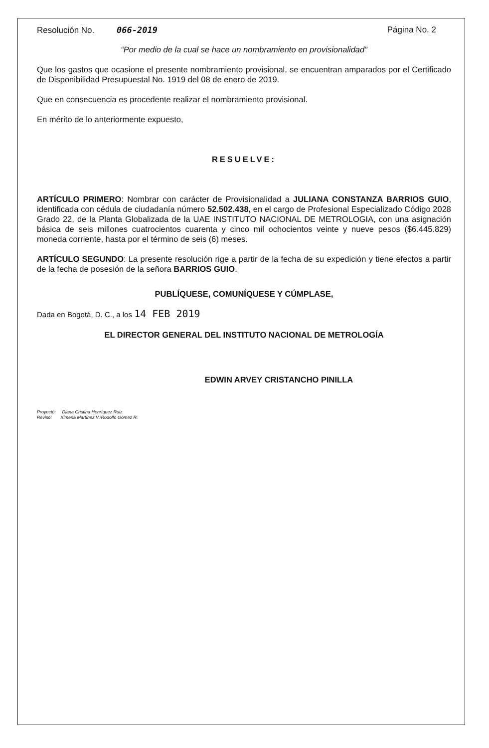Resolución No. 066-2019 Página No. 2
“Por medio de la cual se hace un nombramiento en provisionalidad”
Que los gastos que ocasione el presente nombramiento provisional, se encuentran amparados por el Certificado de Disponibilidad Presupuestal No. 1919 del 08 de enero de 2019.
Que en consecuencia es procedente realizar el nombramiento provisional.
En mérito de lo anteriormente expuesto,
RESUELVE:
ARTÍCULO PRIMERO: Nombrar con carácter de Provisionalidad a JULIANA CONSTANZA BARRIOS GUIO, identificada con cédula de ciudadanía número 52.502.438, en el cargo de Profesional Especializado Código 2028 Grado 22, de la Planta Globalizada de la UAE INSTITUTO NACIONAL DE METROLOGIA, con una asignación básica de seis millones cuatrocientos cuarenta y cinco mil ochocientos veinte y nueve pesos ($6.445.829) moneda corriente, hasta por el término de seis (6) meses.
ARTÍCULO SEGUNDO: La presente resolución rige a partir de la fecha de su expedición y tiene efectos a partir de la fecha de posesión de la señora BARRIOS GUIO.
PUBLÍQUESE, COMUNÍQUESE Y CÚMPLASE,
Dada en Bogotá, D. C., a los 14 FEB 2019
EL DIRECTOR GENERAL DEL INSTITUTO NACIONAL DE METROLOGÍA
EDWIN ARVEY CRISTANCHO PINILLA
Proyectó: Diana Cristina Henríquez Ruiz.
Revisó: Ximena Martínez V./Rodolfo Gómez R.